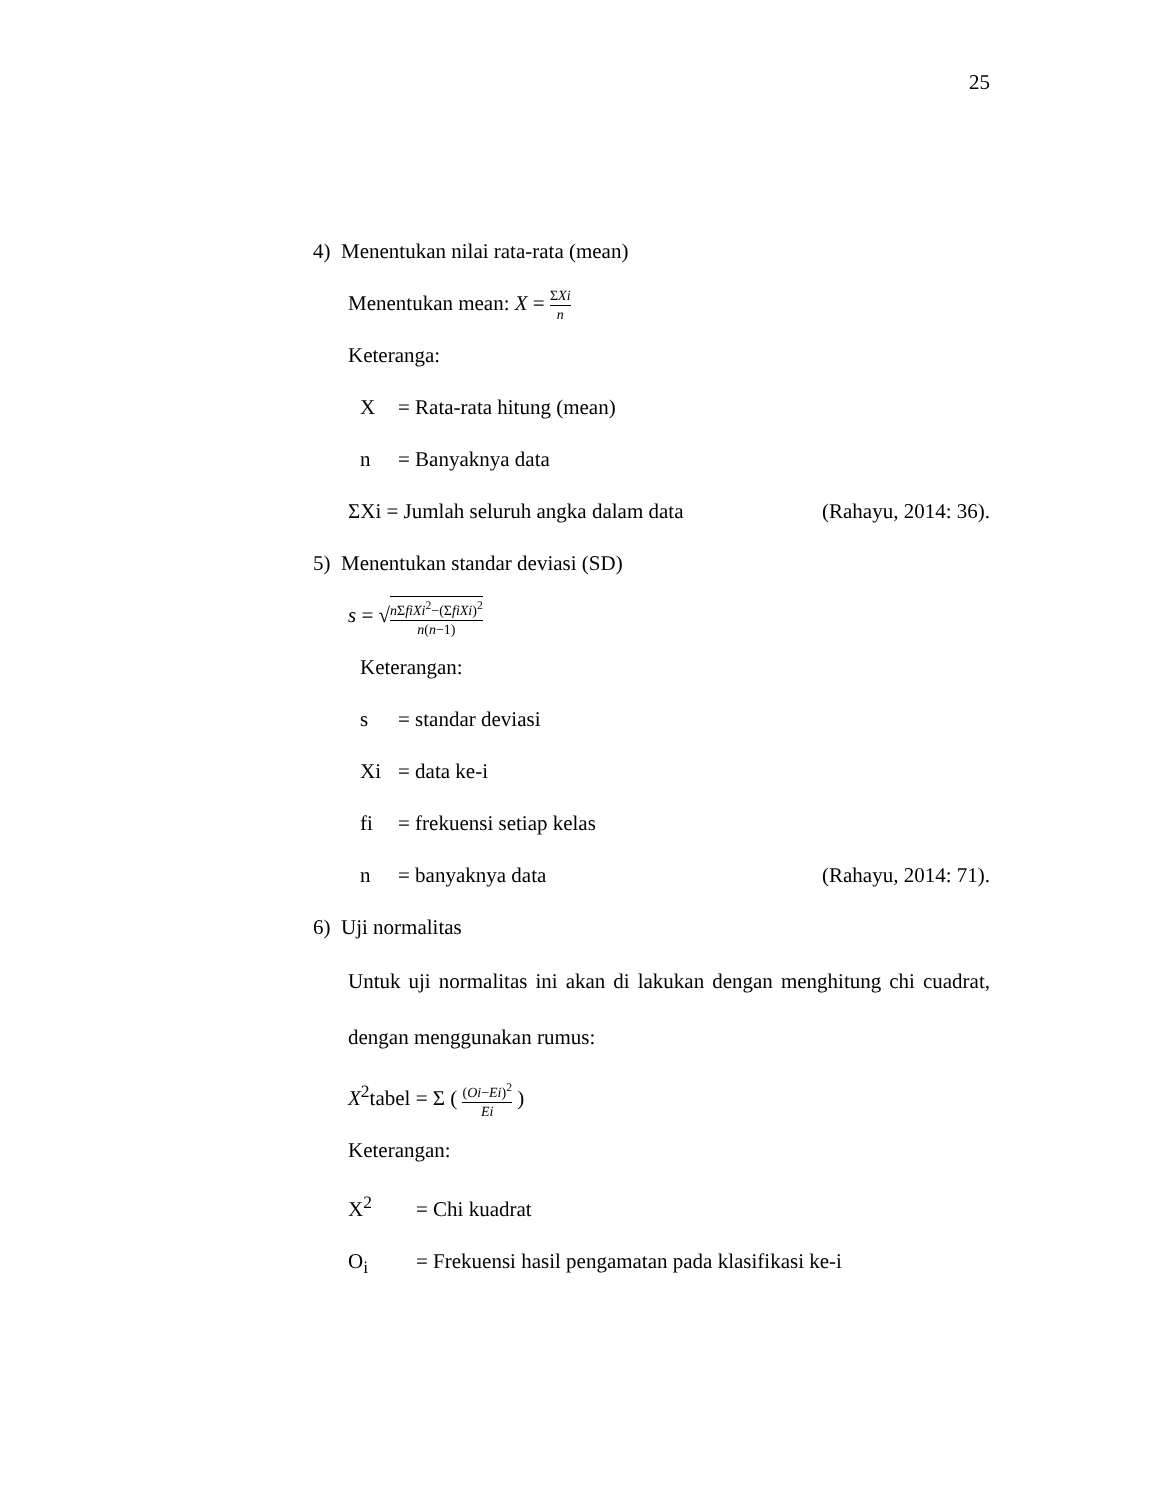25
4) Menentukan nilai rata-rata (mean)
Menentukan mean: X = ΣXi n
Keteranga:
X = Rata-rata hitung (mean)
n = Banyaknya data
ΣXi = Jumlah seluruh angka dalam data (Rahayu, 2014: 36).
5) Menentukan standar deviasi (SD)
s = √n ΣfiXi<sup>2</sup>−(ΣfiXi)<sup>2</sup> n(n−1)
Keterangan:
s = standar deviasi
Xi = data ke-i
fi = frekuensi setiap kelas
n = banyaknya data (Rahayu, 2014: 71).
6) Uji normalitas
Untuk uji normalitas ini akan di lakukan dengan menghitung chi cuadrat, dengan menggunakan rumus:
X<sup>2</sup>tabel = Σ ( (Oi−Ei)<sup>2</sup> Ei )
Keterangan:
X<sup>2</sup> = Chi kuadrat
O<sub>i</sub> = Frekuensi hasil pengamatan pada klasifikasi ke-i